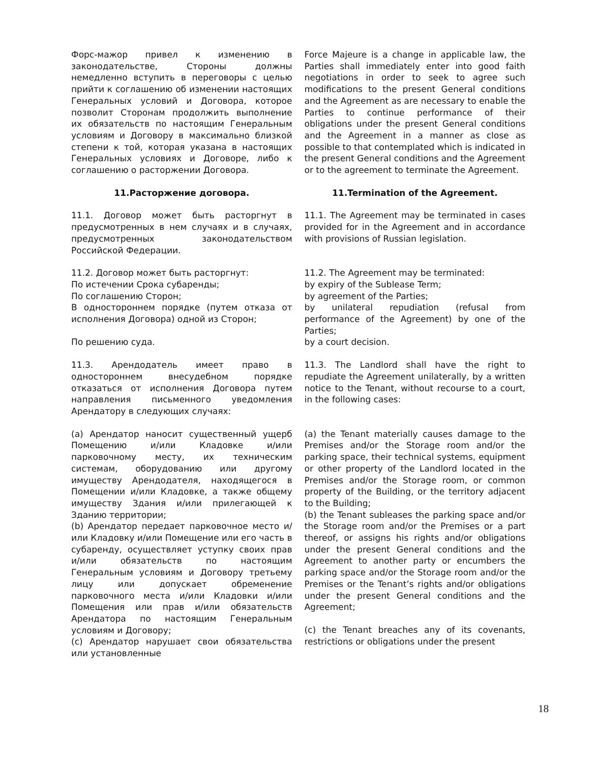| Форс-мажор привел к изменению в законодательстве, Стороны должны немедленно вступить в переговоры с целью прийти к соглашению об изменении настоящих Генеральных условий и Договора, которое позволит Сторонам продолжить выполнение их обязательств по настоящим Генеральным условиям и Договору в максимально близкой степени к той, которая указана в настоящих Генеральных условиях и Договоре, либо к соглашению о расторжении Договора. | Force Majeure is a change in applicable law, the Parties shall immediately enter into good faith negotiations in order to seek to agree such modifications to the present General conditions and the Agreement as are necessary to enable the Parties to continue performance of their obligations under the present General conditions and the Agreement in a manner as close as possible to that contemplated which is indicated in the present General conditions and the Agreement or to the agreement to terminate the Agreement. |
| 11.Расторжение договора. | 11.Termination of the Agreement. |
| 11.1. Договор может быть расторгнут в предусмотренных в нем случаях и в случаях, предусмотренных законодательством Российской Федерации. | 11.1. The Agreement may be terminated in cases provided for in the Agreement and in accordance with provisions of Russian legislation. |
| 11.2. Договор может быть расторгнут: По истечении Срока субаренды; По соглашению Сторон; В одностороннем порядке (путем отказа от исполнения Договора) одной из Сторон; | 11.2. The Agreement may be terminated: by expiry of the Sublease Term; by agreement of the Parties; by unilateral repudiation (refusal from performance of the Agreement) by one of the Parties; |
| По решению суда. | by a court decision. |
| 11.3. Арендодатель имеет право в одностороннем внесудебном порядке отказаться от исполнения Договора путем направления письменного уведомления Арендатору в следующих случаях: | 11.3. The Landlord shall have the right to repudiate the Agreement unilaterally, by a written notice to the Tenant, without recourse to a court, in the following cases: |
| (a) Арендатор наносит существенный ущерб Помещению и/или Кладовке и/или парковочному месту, их техническим системам, оборудованию или другому имуществу Арендодателя, находящегося в Помещении и/или Кладовке, а также общему имуществу Здания и/или прилегающей к Зданию территории; (b) Арендатор передает парковочное место и/или Кладовку и/или Помещение или его часть в субаренду, осуществляет уступку своих прав и/или обязательств по настоящим Генеральным условиям и Договору третьему лицу или допускает обременение парковочного места и/или Кладовки и/или Помещения или прав и/или обязательств Арендатора по настоящим Генеральным условиям и Договору; (c) Арендатор нарушает свои обязательства или установленные | (a) the Tenant materially causes damage to the Premises and/or the Storage room and/or the parking space, their technical systems, equipment or other property of the Landlord located in the Premises and/or the Storage room, or common property of the Building, or the territory adjacent to the Building; (b) the Tenant subleases the parking space and/or the Storage room and/or the Premises or a part thereof, or assigns his rights and/or obligations under the present General conditions and the Agreement to another party or encumbers the parking space and/or the Storage room and/or the Premises or the Tenant’s rights and/or obligations under the present General conditions and the Agreement; (c) the Tenant breaches any of its covenants, restrictions or obligations under the present |
18